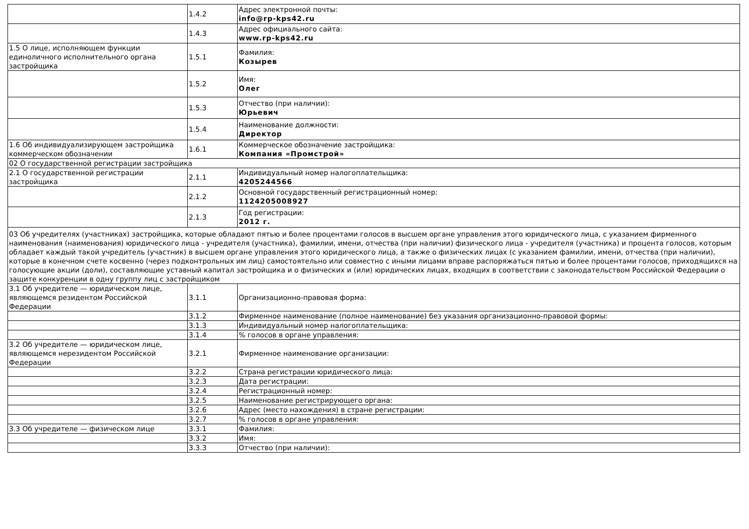| | 1.4.2 | Адрес электронной почты: info@rp-kps42.ru |
| | 1.4.3 | Адрес официального сайта: www.rp-kps42.ru |
| 1.5 О лице, исполняющем функции единоличного исполнительного органа застройщика | 1.5.1 | Фамилия: Козырев |
| | 1.5.2 | Имя: Олег |
| | 1.5.3 | Отчество (при наличии): Юрьевич |
| | 1.5.4 | Наименование должности: Директор |
| 1.6 Об индивидуализирующем застройщика коммерческом обозначении | 1.6.1 | Коммерческое обозначение застройщика: Компания «Промстрой» |
| 02 О государственной регистрации застройщика | | |
| 2.1 О государственной регистрации застройщика | 2.1.1 | Индивидуальный номер налогоплательщика: 4205244566 |
| | 2.1.2 | Основной государственный регистрационный номер: 1124205008927 |
| | 2.1.3 | Год регистрации: 2012 г. |
| 03 Об учредителях (участниках) застройщика, которые обладают пятью и более процентами голосов в высшем органе управления этого юридического лица, с указанием фирменного наименования (наименования) юридического лица - учредителя (участника), фамилии, имени, отчества (при наличии) физического лица - учредителя (участника) и процента голосов, которым обладает каждый такой учредитель (участник) в высшем органе управления этого юридического лица, а также о физических лицах (с указанием фамилии, имени, отчества (при наличии), которые в конечном счете косвенно (через подконтрольных им лиц) самостоятельно или совместно с иными лицами вправе распоряжаться пятью и более процентами голосов, приходящихся на голосующие акции (доли), составляющие уставный капитал застройщика и о физических и (или) юридических лицах, входящих в соответствии с законодательством Российской Федерации о защите конкуренции в одну группу лиц с застройщиком | | |
| 3.1 Об учредителе — юридическом лице, являющемся резидентом Российской Федерации | 3.1.1 | Организационно-правовая форма: |
| | 3.1.2 | Фирменное наименование (полное наименование) без указания организационно-правовой формы: |
| | 3.1.3 | Индивидуальный номер налогоплательщика: |
| | 3.1.4 | % голосов в органе управления: |
| 3.2 Об учредителе — юридическом лице, являющемся нерезидентом Российской Федерации | 3.2.1 | Фирменное наименование организации: |
| | 3.2.2 | Страна регистрации юридического лица: |
| | 3.2.3 | Дата регистрации: |
| | 3.2.4 | Регистрационный номер: |
| | 3.2.5 | Наименование регистрирующего органа: |
| | 3.2.6 | Адрес (место нахождения) в стране регистрации: |
| | 3.2.7 | % голосов в органе управления: |
| 3.3 Об учредителе — физическом лице | 3.3.1 | Фамилия: |
| | 3.3.2 | Имя: |
| | 3.3.3 | Отчество (при наличии): |